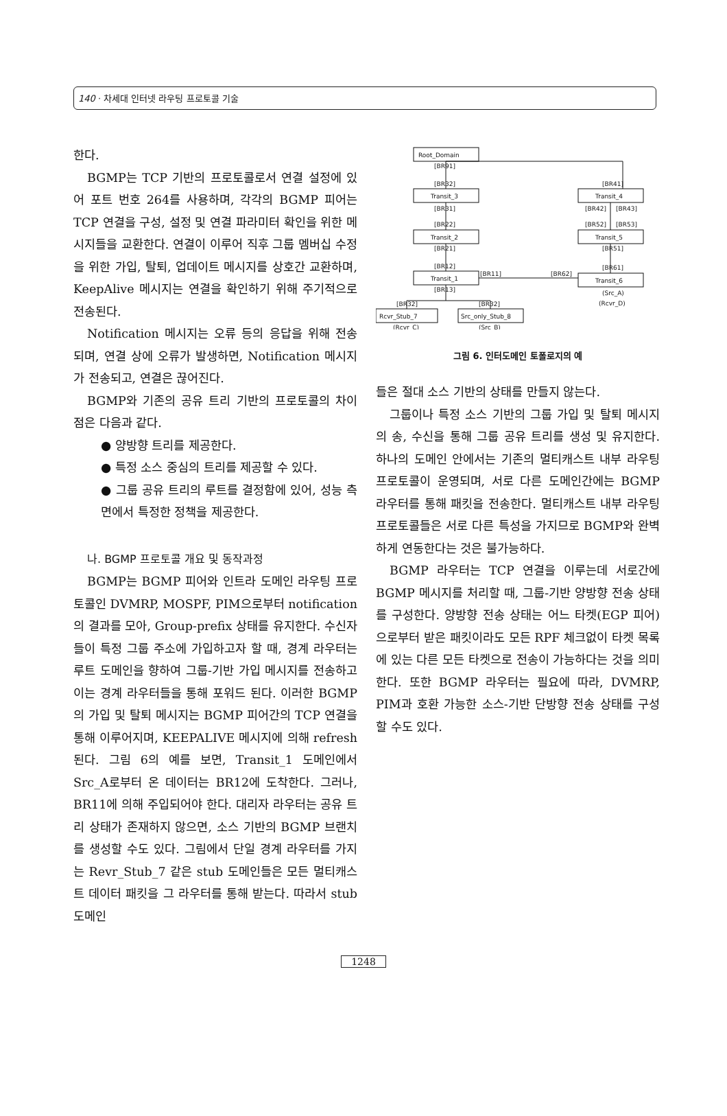140 · 차세대 인터넷 라우팅 프로토콜 기술
한다.
BGMP는 TCP 기반의 프로토콜로서 연결 설정에 있어 포트 번호 264를 사용하며, 각각의 BGMP 피어는 TCP 연결을 구성, 설정 및 연결 파라미터 확인을 위한 메시지들을 교환한다. 연결이 이루어 직후 그룹 멤버십 수정을 위한 가입, 탈퇴, 업데이트 메시지를 상호간 교환하며, KeepAlive 메시지는 연결을 확인하기 위해 주기적으로 전송된다.
Notification 메시지는 오류 등의 응답을 위해 전송되며, 연결 상에 오류가 발생하면, Notification 메시지가 전송되고, 연결은 끊어진다.
BGMP와 기존의 공유 트리 기반의 프로토콜의 차이점은 다음과 같다.
● 양방향 트리를 제공한다.
● 특정 소스 중심의 트리를 제공할 수 있다.
● 그룹 공유 트리의 루트를 결정함에 있어, 성능 측면에서 특정한 정책을 제공한다.
나. BGMP 프로토콜 개요 및 동작과정
BGMP는 BGMP 피어와 인트라 도메인 라우팅 프로토콜인 DVMRP, MOSPF, PIM으로부터 notification의 결과를 모아, Group-prefix 상태를 유지한다. 수신자들이 특정 그룹 주소에 가입하고자 할 때, 경계 라우터는 루트 도메인을 향하여 그룹-기반 가입 메시지를 전송하고 이는 경계 라우터들을 통해 포워드 된다. 이러한 BGMP의 가입 및 탈퇴 메시지는 BGMP 피어간의 TCP 연결을 통해 이루어지며, KEEPALIVE 메시지에 의해 refresh된다. 그림 6의 예를 보면, Transit_1 도메인에서 Src_A로부터 온 데이터는 BR12에 도착한다. 그러나, BR11에 의해 주입되어야 한다. 대리자 라우터는 공유 트리 상태가 존재하지 않으면, 소스 기반의 BGMP 브랜치를 생성할 수도 있다. 그림에서 단일 경계 라우터를 가지는 Revr_Stub_7 같은 stub 도메인들은 모든 멀티캐스트 데이터 패킷을 그 라우터를 통해 받는다. 따라서 stub 도메인
Root_Domain
[BR91]
[BR32]
[BR41]
Transit_3
Transit_4
[BR31]
[BR42]
[BR43]
[BR22]
[BR52]
[BR53]
Transit_2
Transit_5
[BR21]
[BR51]
[BR12]
[BR61]
Transit_1
Transit_6
[BR11]
[BR62]
[BR13]
(Src_A)
(Rcvr_D)
[BR32]
[BR32]
Rcvr_Stub_7
Src_only_Stub_8
(Rcvr_C)
(Src_B)
그림 6. 인터도메인 토폴로지의 예
들은 절대 소스 기반의 상태를 만들지 않는다.
그룹이나 특정 소스 기반의 그룹 가입 및 탈퇴 메시지의 송, 수신을 통해 그룹 공유 트리를 생성 및 유지한다. 하나의 도메인 안에서는 기존의 멀티캐스트 내부 라우팅 프로토콜이 운영되며, 서로 다른 도메인간에는 BGMP 라우터를 통해 패킷을 전송한다. 멀티캐스트 내부 라우팅 프로토콜들은 서로 다른 특성을 가지므로 BGMP와 완벽하게 연동한다는 것은 불가능하다.
BGMP 라우터는 TCP 연결을 이루는데 서로간에 BGMP 메시지를 처리할 때, 그룹-기반 양방향 전송 상태를 구성한다. 양방향 전송 상태는 어느 타켓(EGP 피어)으로부터 받은 패킷이라도 모든 RPF 체크없이 타켓 목록에 있는 다른 모든 타켓으로 전송이 가능하다는 것을 의미한다. 또한 BGMP 라우터는 필요에 따라, DVMRP, PIM과 호환 가능한 소스-기반 단방향 전송 상태를 구성할 수도 있다.
1248